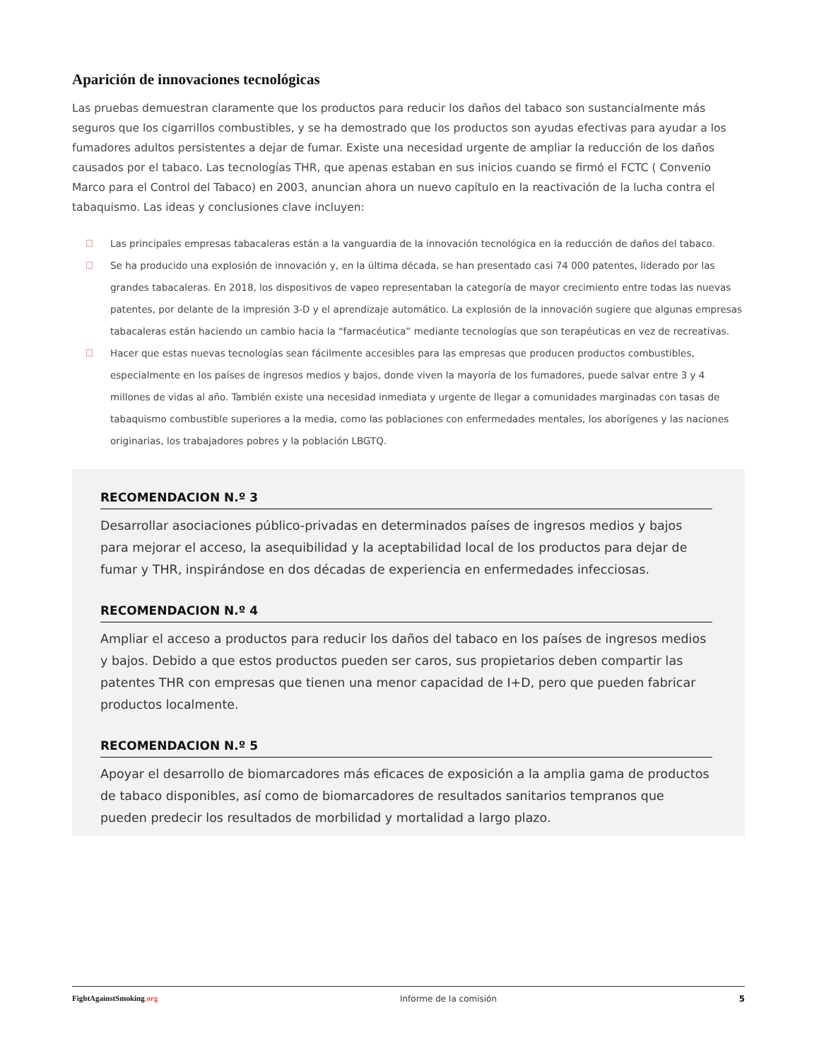Aparición de innovaciones tecnológicas
Las pruebas demuestran claramente que los productos para reducir los daños del tabaco son sustancialmente más seguros que los cigarrillos combustibles, y se ha demostrado que los productos son ayudas efectivas para ayudar a los fumadores adultos persistentes a dejar de fumar. Existe una necesidad urgente de ampliar la reducción de los daños causados por el tabaco. Las tecnologías THR, que apenas estaban en sus inicios cuando se firmó el FCTC ( Convenio Marco para el Control del Tabaco) en 2003, anuncian ahora un nuevo capítulo en la reactivación de la lucha contra el tabaquismo. Las ideas y conclusiones clave incluyen:
Las principales empresas tabacaleras están a la vanguardia de la innovación tecnológica en la reducción de daños del tabaco.
Se ha producido una explosión de innovación y, en la última década, se han presentado casi 74 000 patentes, liderado por las grandes tabacaleras. En 2018, los dispositivos de vapeo representaban la categoría de mayor crecimiento entre todas las nuevas patentes, por delante de la impresión 3-D y el aprendizaje automático. La explosión de la innovación sugiere que algunas empresas tabacaleras están haciendo un cambio hacia la “farmacéutica” mediante tecnologías que son terapéuticas en vez de recreativas.
Hacer que estas nuevas tecnologías sean fácilmente accesibles para las empresas que producen productos combustibles, especialmente en los países de ingresos medios y bajos, donde viven la mayoría de los fumadores, puede salvar entre 3 y 4 millones de vidas al año. También existe una necesidad inmediata y urgente de llegar a comunidades marginadas con tasas de tabaquismo combustible superiores a la media, como las poblaciones con enfermedades mentales, los aborígenes y las naciones originarias, los trabajadores pobres y la población LBGTQ.
RECOMENDACION N.º 3
Desarrollar asociaciones público-privadas en determinados países de ingresos medios y bajos para mejorar el acceso, la asequibilidad y la aceptabilidad local de los productos para dejar de fumar y THR, inspirándose en dos décadas de experiencia en enfermedades infecciosas.
RECOMENDACION N.º 4
Ampliar el acceso a productos para reducir los daños del tabaco en los países de ingresos medios y bajos. Debido a que estos productos pueden ser caros, sus propietarios deben compartir las patentes THR con empresas que tienen una menor capacidad de I+D, pero que pueden fabricar productos localmente.
RECOMENDACION N.º 5
Apoyar el desarrollo de biomarcadores más eficaces de exposición a la amplia gama de productos de tabaco disponibles, así como de biomarcadores de resultados sanitarios tempranos que pueden predecir los resultados de morbilidad y mortalidad a largo plazo.
FightAgainstSmoking.org Informe de la comisión 5